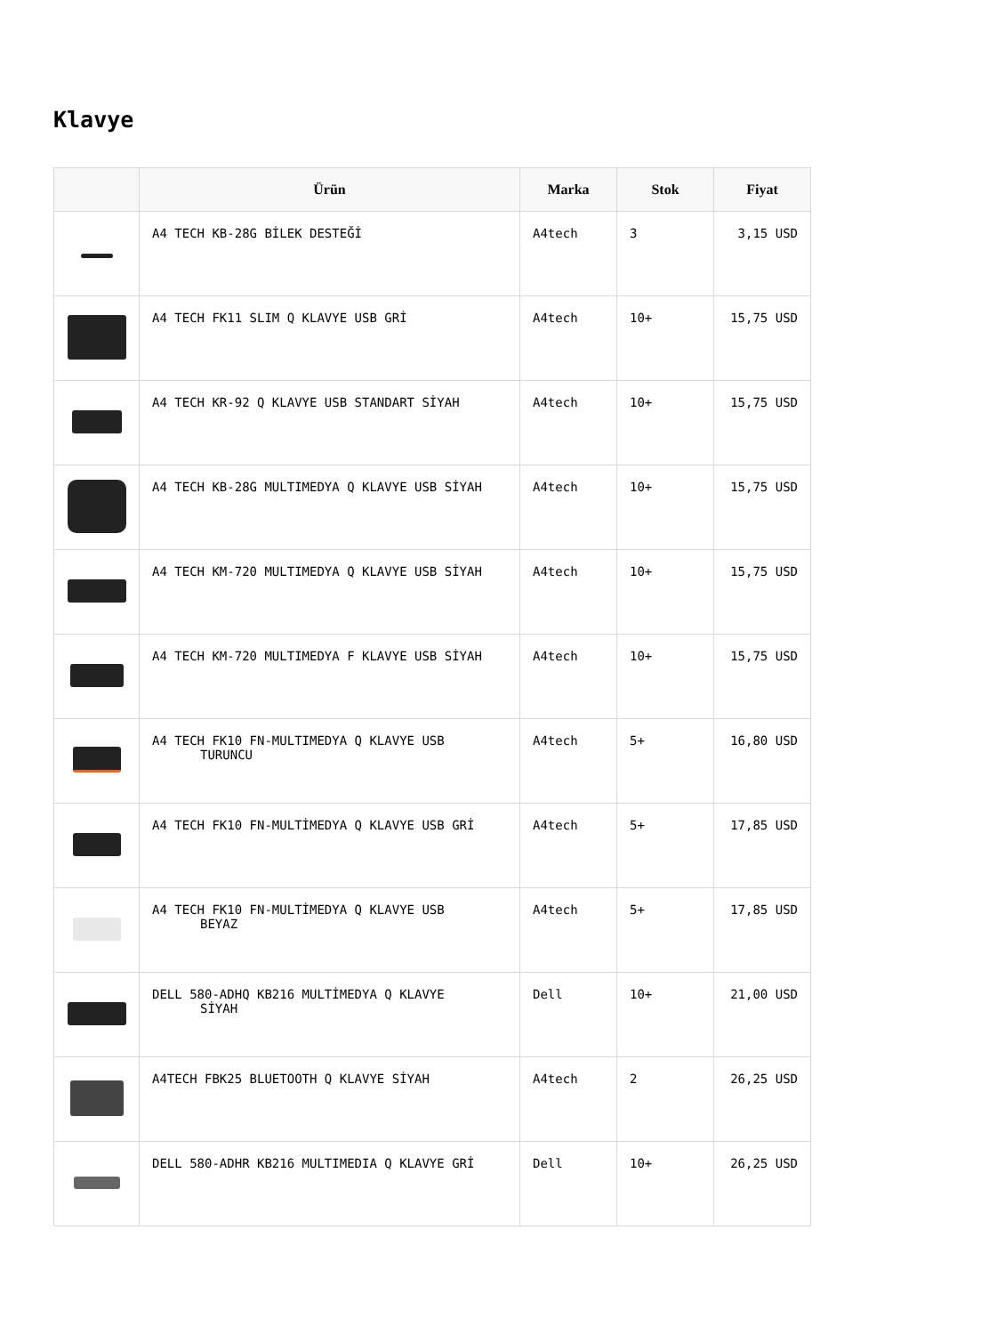Klavye
| | Ürün | Marka | Stok | Fiyat |
| --- | --- | --- | --- | --- |
| | A4 TECH KB-28G BİLEK DESTEĞİ | A4tech | 3 | 3,15 USD |
| | A4 TECH FK11 SLIM Q KLAVYE USB GRİ | A4tech | 10+ | 15,75 USD |
| | A4 TECH KR-92 Q KLAVYE USB STANDART SİYAH | A4tech | 10+ | 15,75 USD |
| | A4 TECH KB-28G MULTIMEDYA Q KLAVYE USB SİYAH | A4tech | 10+ | 15,75 USD |
| | A4 TECH KM-720 MULTIMEDYA Q KLAVYE USB SİYAH | A4tech | 10+ | 15,75 USD |
| | A4 TECH KM-720 MULTIMEDYA F KLAVYE USB SİYAH | A4tech | 10+ | 15,75 USD |
| | A4 TECH FK10 FN-MULTIMEDYA Q KLAVYE USB TURUNCU | A4tech | 5+ | 16,80 USD |
| | A4 TECH FK10 FN-MULTİMEDYA Q KLAVYE USB GRİ | A4tech | 5+ | 17,85 USD |
| | A4 TECH FK10 FN-MULTİMEDYA Q KLAVYE USB BEYAZ | A4tech | 5+ | 17,85 USD |
| | DELL 580-ADHQ KB216 MULTİMEDYA Q KLAVYE SİYAH | Dell | 10+ | 21,00 USD |
| | A4TECH FBK25 BLUETOOTH Q KLAVYE SİYAH | A4tech | 2 | 26,25 USD |
| | DELL 580-ADHR KB216 MULTIMEDIA Q KLAVYE GRİ | Dell | 10+ | 26,25 USD |